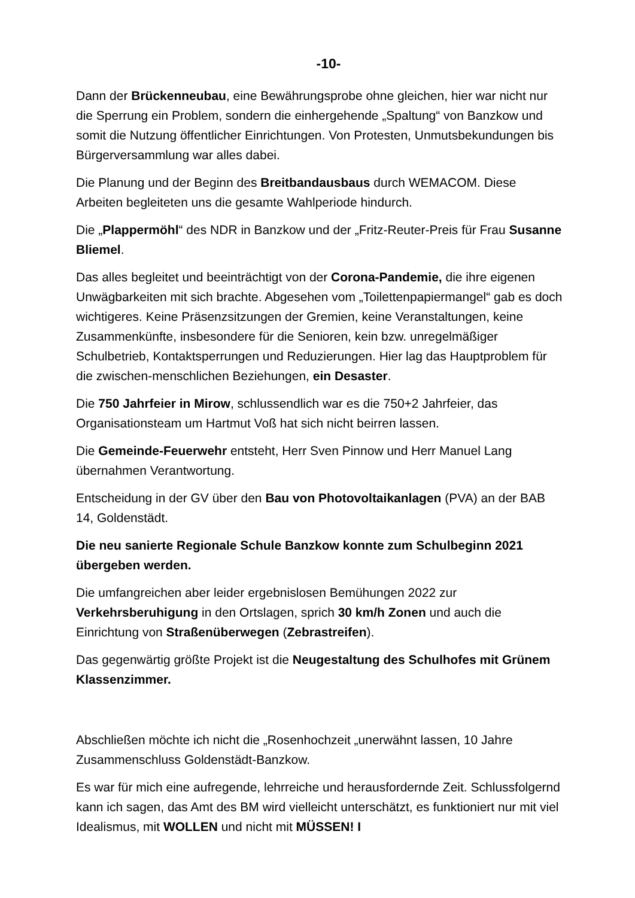-10-
Dann der Brückenneubau, eine Bewährungsprobe ohne gleichen, hier war nicht nur die Sperrung ein Problem, sondern die einhergehende „Spaltung“ von Banzkow und somit die Nutzung öffentlicher Einrichtungen. Von Protesten, Unmutsbekundungen bis Bürgerversammlung war alles dabei.
Die Planung und der Beginn des Breitbandausbaus durch WEMACOM. Diese Arbeiten begleiteten uns die gesamte Wahlperiode hindurch.
Die „Plappermöhl“ des NDR in Banzkow und der „Fritz-Reuter-Preis für Frau Susanne Bliemel.
Das alles begleitet und beeinträchtigt von der Corona-Pandemie, die ihre eigenen Unwägbarkeiten mit sich brachte. Abgesehen vom „Toilettenpapiermangel“ gab es doch wichtigeres. Keine Präsenzsitzungen der Gremien, keine Veranstaltungen, keine Zusammenkünfte, insbesondere für die Senioren, kein bzw. unregelmäßiger Schulbetrieb, Kontaktsperrungen und Reduzierungen. Hier lag das Hauptproblem für die zwischen-menschlichen Beziehungen, ein Desaster.
Die 750 Jahrfeier in Mirow, schlussendlich war es die 750+2 Jahrfeier, das Organisationsteam um Hartmut Voß hat sich nicht beirren lassen.
Die Gemeinde-Feuerwehr entsteht, Herr Sven Pinnow und Herr Manuel Lang übernahmen Verantwortung.
Entscheidung in der GV über den Bau von Photovoltaikanlagen (PVA) an der BAB 14, Goldenstädt.
Die neu sanierte Regionale Schule Banzkow konnte zum Schulbeginn 2021 übergeben werden.
Die umfangreichen aber leider ergebnislosen Bemühungen 2022 zur Verkehrsberuhigung in den Ortslagen, sprich 30 km/h Zonen und auch die Einrichtung von Straßenüberwegen (Zebrastreifen).
Das gegenwärtig größte Projekt ist die Neugestaltung des Schulhofes mit Grünem Klassenzimmer.
Abschließen möchte ich nicht die „Rosenhochzeit „unerwähnt lassen, 10 Jahre Zusammenschluss Goldenstädt-Banzkow.
Es war für mich eine aufregende, lehrreiche und herausfordernde Zeit. Schlussfolgernd kann ich sagen, das Amt des BM wird vielleicht unterschätzt, es funktioniert nur mit viel Idealismus, mit WOLLEN und nicht mit MÜSSEN! I